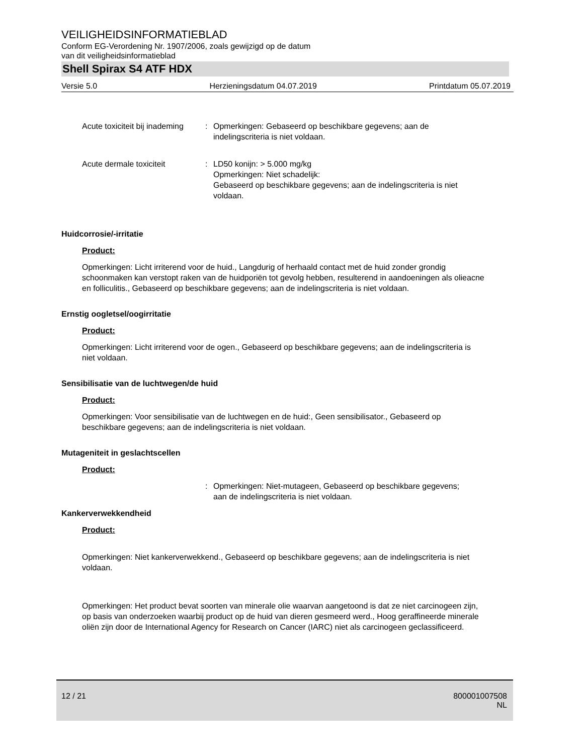VEILIGHEIDSINFORMATIEBLAD
Conform EG-Verordening Nr. 1907/2006, zoals gewijzigd op de datum
van dit veiligheidsinformatieblad
Shell Spirax S4 ATF HDX
Versie 5.0 Herzieningsdatum 04.07.2019 Printdatum 05.07.2019
Acute toxiciteit bij inademing
: Opmerkingen: Gebaseerd op beschikbare gegevens; aan de indelingscriteria is niet voldaan.
Acute dermale toxiciteit : LD50 konijn: > 5.000 mg/kg
Opmerkingen: Niet schadelijk:
Gebaseerd op beschikbare gegevens; aan de indelingscriteria is niet voldaan.
Huidcorrosie/-irritatie
Product:
Opmerkingen: Licht irriterend voor de huid., Langdurig of herhaald contact met de huid zonder grondig schoonmaken kan verstopt raken van de huidporiën tot gevolg hebben, resulterend in aandoeningen als olieacne en folliculitis., Gebaseerd op beschikbare gegevens; aan de indelingscriteria is niet voldaan.
Ernstig oogletsel/oogirritatie
Product:
Opmerkingen: Licht irriterend voor de ogen., Gebaseerd op beschikbare gegevens; aan de indelingscriteria is niet voldaan.
Sensibilisatie van de luchtwegen/de huid
Product:
Opmerkingen: Voor sensibilisatie van de luchtwegen en de huid:, Geen sensibilisator., Gebaseerd op beschikbare gegevens; aan de indelingscriteria is niet voldaan.
Mutageniteit in geslachtscellen
Product:
: Opmerkingen: Niet-mutageen, Gebaseerd op beschikbare gegevens; aan de indelingscriteria is niet voldaan.
Kankerverwekkendheid
Product:
Opmerkingen: Niet kankerverwekkend., Gebaseerd op beschikbare gegevens; aan de indelingscriteria is niet voldaan.
Opmerkingen: Het product bevat soorten van minerale olie waarvan aangetoond is dat ze niet carcinogeen zijn, op basis van onderzoeken waarbij product op de huid van dieren gesmeerd werd., Hoog geraffineerde minerale oliën zijn door de International Agency for Research on Cancer (IARC) niet als carcinogeen geclassificeerd.
12 / 21 800001007508
NL